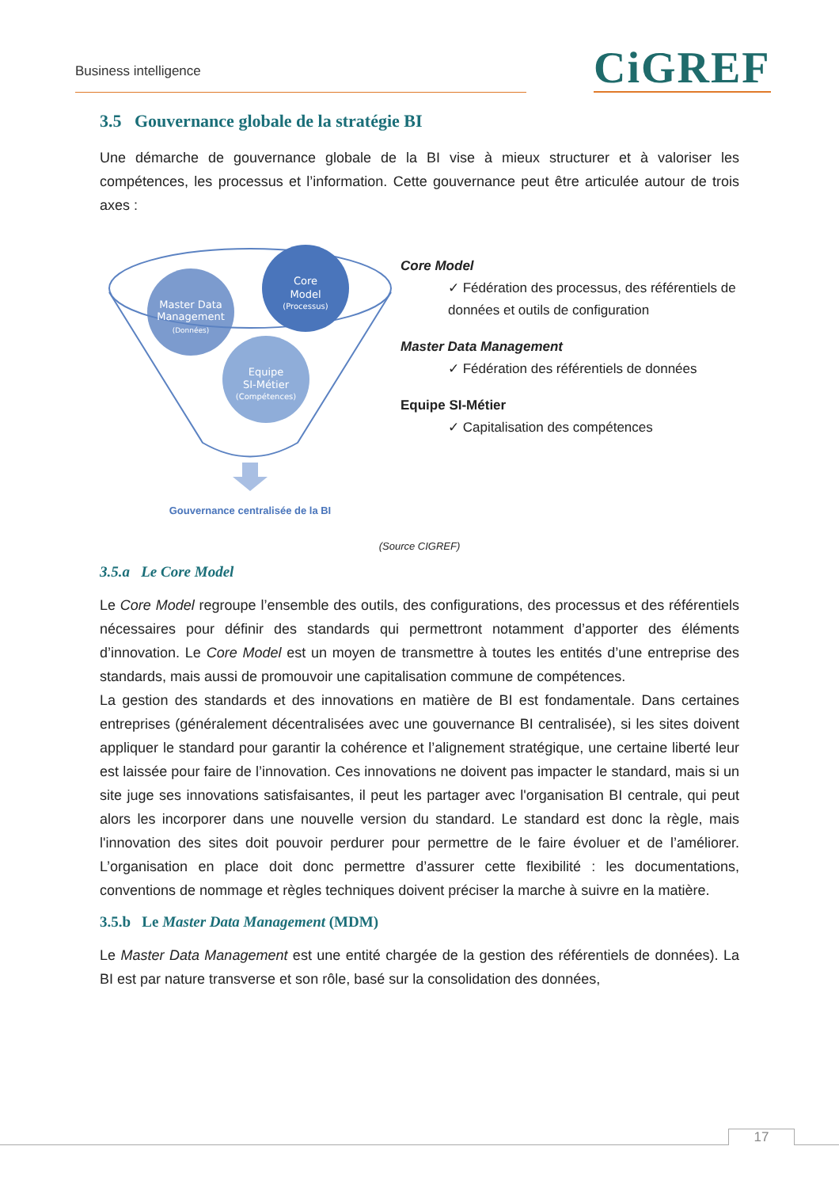Business intelligence CiGREF
3.5 Gouvernance globale de la stratégie BI
Une démarche de gouvernance globale de la BI vise à mieux structurer et à valoriser les compétences, les processus et l’information. Cette gouvernance peut être articulée autour de trois axes :
Master Data
Management
(Données)
Core
Model
(Processus)
Equipe
SI-Métier
(Compétences)
Gouvernance centralisée de la BI
Core Model
✓ Fédération des processus, des référentiels de données et outils de configuration
Master Data Management
✓ Fédération des référentiels de données
Equipe SI-Métier
✓ Capitalisation des compétences
(Source CIGREF)
3.5.a Le Core Model
Le Core Model regroupe l’ensemble des outils, des configurations, des processus et des référentiels nécessaires pour définir des standards qui permettront notamment d’apporter des éléments d’innovation. Le Core Model est un moyen de transmettre à toutes les entités d’une entreprise des standards, mais aussi de promouvoir une capitalisation commune de compétences.
La gestion des standards et des innovations en matière de BI est fondamentale. Dans certaines entreprises (généralement décentralisées avec une gouvernance BI centralisée), si les sites doivent appliquer le standard pour garantir la cohérence et l’alignement stratégique, une certaine liberté leur est laissée pour faire de l’innovation. Ces innovations ne doivent pas impacter le standard, mais si un site juge ses innovations satisfaisantes, il peut les partager avec l'organisation BI centrale, qui peut alors les incorporer dans une nouvelle version du standard. Le standard est donc la règle, mais l'innovation des sites doit pouvoir perdurer pour permettre de le faire évoluer et de l’améliorer. L’organisation en place doit donc permettre d’assurer cette flexibilité : les documentations, conventions de nommage et règles techniques doivent préciser la marche à suivre en la matière.
3.5.b Le Master Data Management (MDM)
Le Master Data Management est une entité chargée de la gestion des référentiels de données). La BI est par nature transverse et son rôle, basé sur la consolidation des données,
17